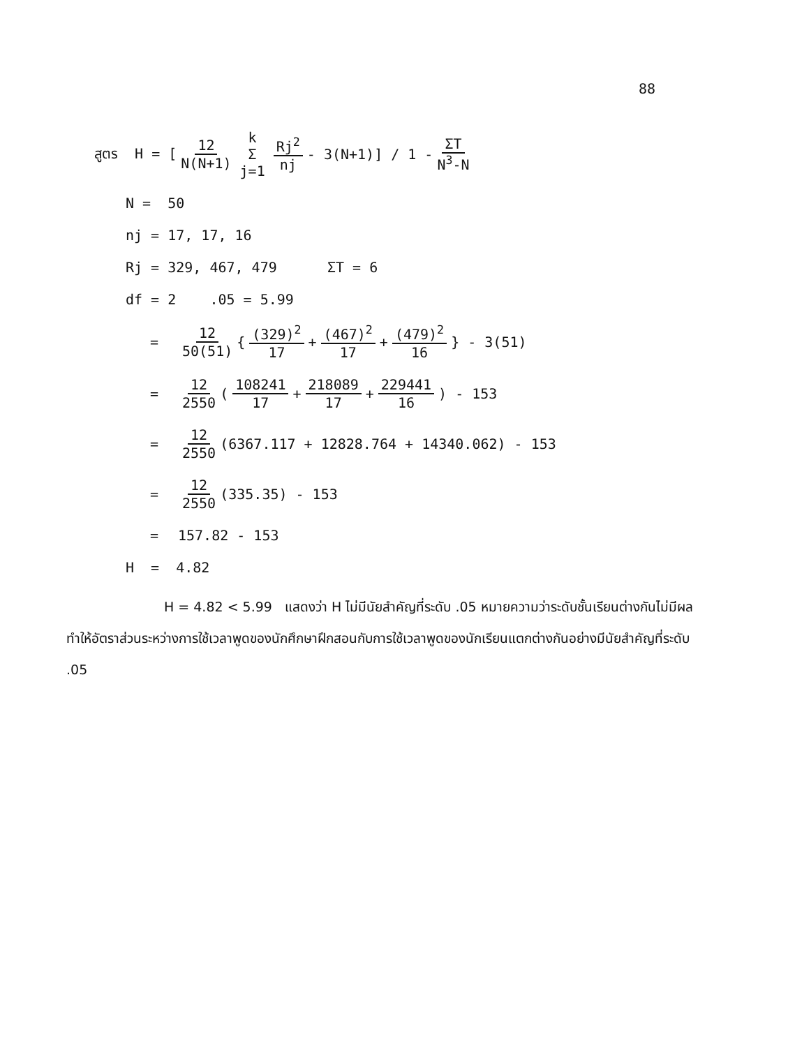88
สูตร H = [ 12 N(N+1) k
Σ j=1 Rj<sup>2</sup> nj - 3(N+1)] / 1 - ΣT N<sup>3</sup>-N
N = 50
nj = 17, 17, 16
Rj = 329, 467, 479 ΣT = 6
df = 2 .05 = 5.99
= 12 50(51) { (329)<sup>2</sup> 17 + (467)<sup>2</sup> 17 + (479)<sup>2</sup> 16 } - 3(51)
= 12 2550 (108241 17 + 218089 17 + 229441 16) - 153
= 12 2550 (6367.117 + 12828.764 + 14340.062) - 153
= 12 2550 (335.35) - 153
= 157.82 - 153
H = 4.82
H = 4.82 < 5.99 แสดงว่า H ไม่มีนัยสำคัญที่ระดับ .05 หมายความว่าระดับชั้นเรียนต่างกันไม่มีผลทำให้อัตราส่วนระหว่างการใช้เวลาพูดของนักศึกษาฝึกสอนกับการใช้เวลาพูดของนักเรียนแตกต่างกันอย่างมีนัยสำคัญที่ระดับ .05